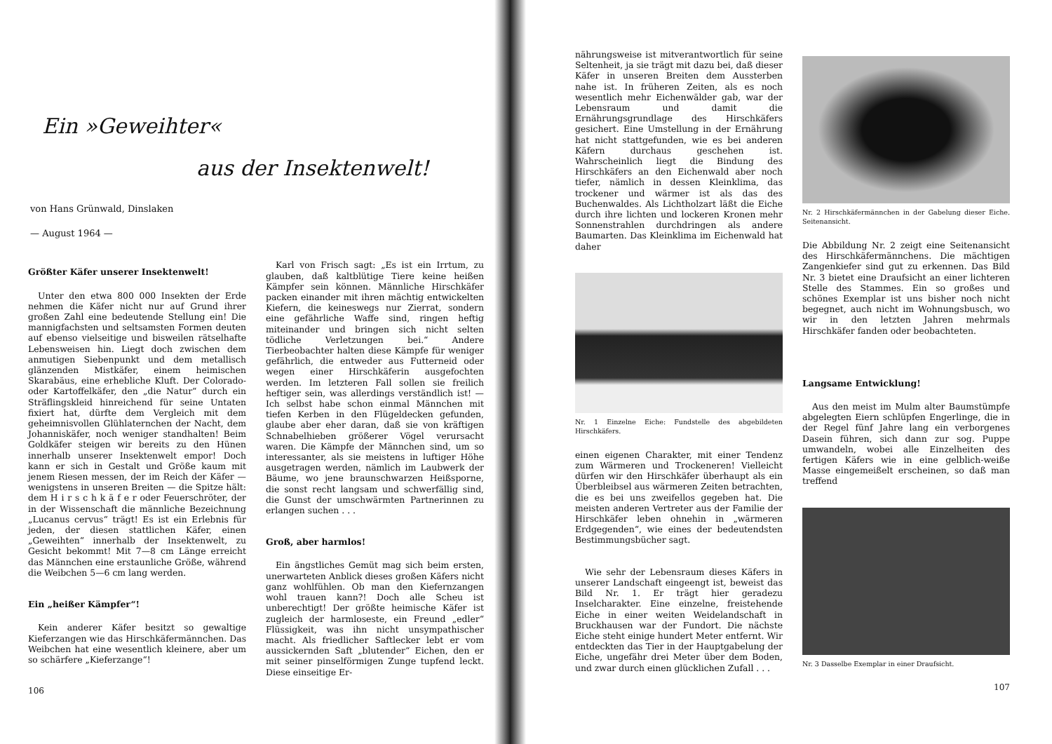Ein »Geweihter«
aus der Insektenwelt!
von Hans Grünwald, Dinslaken
— August 1964 —
Größter Käfer unserer Insektenwelt!
Unter den etwa 800 000 Insekten der Erde nehmen die Käfer nicht nur auf Grund ihrer großen Zahl eine bedeutende Stellung ein! Die mannigfachsten und seltsamsten Formen deuten auf ebenso vielseitige und bisweilen rätselhafte Lebensweisen hin. Liegt doch zwischen dem anmutigen Siebenpunkt und dem metallisch glänzenden Mistkäfer, einem heimischen Skarabäus, eine erhebliche Kluft. Der Colorado- oder Kartoffelkäfer, den „die Natur“ durch ein Sträflingskleid hinreichend für seine Untaten fixiert hat, dürfte dem Vergleich mit dem geheimnisvollen Glühlaternchen der Nacht, dem Johanniskäfer, noch weniger standhalten! Beim Goldkäfer steigen wir bereits zu den Hünen innerhalb unserer Insektenwelt empor! Doch kann er sich in Gestalt und Größe kaum mit jenem Riesen messen, der im Reich der Käfer — wenigstens in unseren Breiten — die Spitze hält: dem H i r s c h k ä f e r oder Feuerschröter, der in der Wissenschaft die männliche Bezeichnung „Lucanus cervus“ trägt! Es ist ein Erlebnis für jeden, der diesen stattlichen Käfer, einen „Geweihten“ innerhalb der Insektenwelt, zu Gesicht bekommt! Mit 7—8 cm Länge erreicht das Männchen eine erstaunliche Größe, während die Weibchen 5—6 cm lang werden.
Ein „heißer Kämpfer“!
Kein anderer Käfer besitzt so gewaltige Kieferzangen wie das Hirschkäfermännchen. Das Weibchen hat eine wesentlich kleinere, aber um so schärfere „Kieferzange“!
106
Karl von Frisch sagt: „Es ist ein Irrtum, zu glauben, daß kaltblütige Tiere keine heißen Kämpfer sein können. Männliche Hirschkäfer packen einander mit ihren mächtig entwickelten Kiefern, die keineswegs nur Zierrat, sondern eine gefährliche Waffe sind, ringen heftig miteinander und bringen sich nicht selten tödliche Verletzungen bei.“ Andere Tierbeobachter halten diese Kämpfe für weniger gefährlich, die entweder aus Futterneid oder wegen einer Hirschkäferin ausgefochten werden. Im letzteren Fall sollen sie freilich heftiger sein, was allerdings verständlich ist! — Ich selbst habe schon einmal Männchen mit tiefen Kerben in den Flügeldecken gefunden, glaube aber eher daran, daß sie von kräftigen Schnabelhieben größerer Vögel verursacht waren. Die Kämpfe der Männchen sind, um so interessanter, als sie meistens in luftiger Höhe ausgetragen werden, nämlich im Laubwerk der Bäume, wo jene braunschwarzen Heißsporne, die sonst recht langsam und schwerfällig sind, die Gunst der umschwärmten Partnerinnen zu erlangen suchen . . .
Groß, aber harmlos!
Ein ängstliches Gemüt mag sich beim ersten, unerwarteten Anblick dieses großen Käfers nicht ganz wohlfühlen. Ob man den Kiefernzangen wohl trauen kann?! Doch alle Scheu ist unberechtigt! Der größte heimische Käfer ist zugleich der harmloseste, ein Freund „edler“ Flüssigkeit, was ihn nicht unsympathischer macht. Als friedlicher Saftlecker lebt er vom aussickernden Saft „blutender“ Eichen, den er mit seiner pinselförmigen Zunge tupfend leckt. Diese einseitige Er-
nährungsweise ist mitverantwortlich für seine Seltenheit, ja sie trägt mit dazu bei, daß dieser Käfer in unseren Breiten dem Aussterben nahe ist. In früheren Zeiten, als es noch wesentlich mehr Eichenwälder gab, war der Lebensraum und damit die Ernährungsgrundlage des Hirschkäfers gesichert. Eine Umstellung in der Ernährung hat nicht stattgefunden, wie es bei anderen Käfern durchaus geschehen ist. Wahrscheinlich liegt die Bindung des Hirschkäfers an den Eichenwald aber noch tiefer, nämlich in dessen Kleinklima, das trockener und wärmer ist als das des Buchenwaldes. Als Lichtholzart läßt die Eiche durch ihre lichten und lockeren Kronen mehr Sonnenstrahlen durchdringen als andere Baumarten. Das Kleinklima im Eichenwald hat daher
Nr. 1 Einzelne Eiche: Fundstelle des abgebildeten Hirschkäfers.
einen eigenen Charakter, mit einer Tendenz zum Wärmeren und Trockeneren! Vielleicht dürfen wir den Hirschkäfer überhaupt als ein Überbleibsel aus wärmeren Zeiten betrachten, die es bei uns zweifellos gegeben hat. Die meisten anderen Vertreter aus der Familie der Hirschkäfer leben ohnehin in „wärmeren Erdgegenden“, wie eines der bedeutendsten Bestimmungsbücher sagt.
Wie sehr der Lebensraum dieses Käfers in unserer Landschaft eingeengt ist, beweist das Bild Nr. 1. Er trägt hier geradezu Inselcharakter. Eine einzelne, freistehende Eiche in einer weiten Weidelandschaft in Bruckhausen war der Fundort. Die nächste Eiche steht einige hundert Meter entfernt. Wir entdeckten das Tier in der Hauptgabelung der Eiche, ungefähr drei Meter über dem Boden, und zwar durch einen glücklichen Zufall . . .
Nr. 2 Hirschkäfermännchen in der Gabelung dieser Eiche. Seitenansicht.
Die Abbildung Nr. 2 zeigt eine Seitenansicht des Hirschkäfermännchens. Die mächtigen Zangenkiefer sind gut zu erkennen. Das Bild Nr. 3 bietet eine Draufsicht an einer lichteren Stelle des Stammes. Ein so großes und schönes Exemplar ist uns bisher noch nicht begegnet, auch nicht im Wohnungsbusch, wo wir in den letzten Jahren mehrmals Hirschkäfer fanden oder beobachteten.
Langsame Entwicklung!
Aus den meist im Mulm alter Baumstümpfe abgelegten Eiern schlüpfen Engerlinge, die in der Regel fünf Jahre lang ein verborgenes Dasein führen, sich dann zur sog. Puppe umwandeln, wobei alle Einzelheiten des fertigen Käfers wie in eine gelblich-weiße Masse eingemeißelt erscheinen, so daß man treffend
Nr. 3 Dasselbe Exemplar in einer Draufsicht.
107